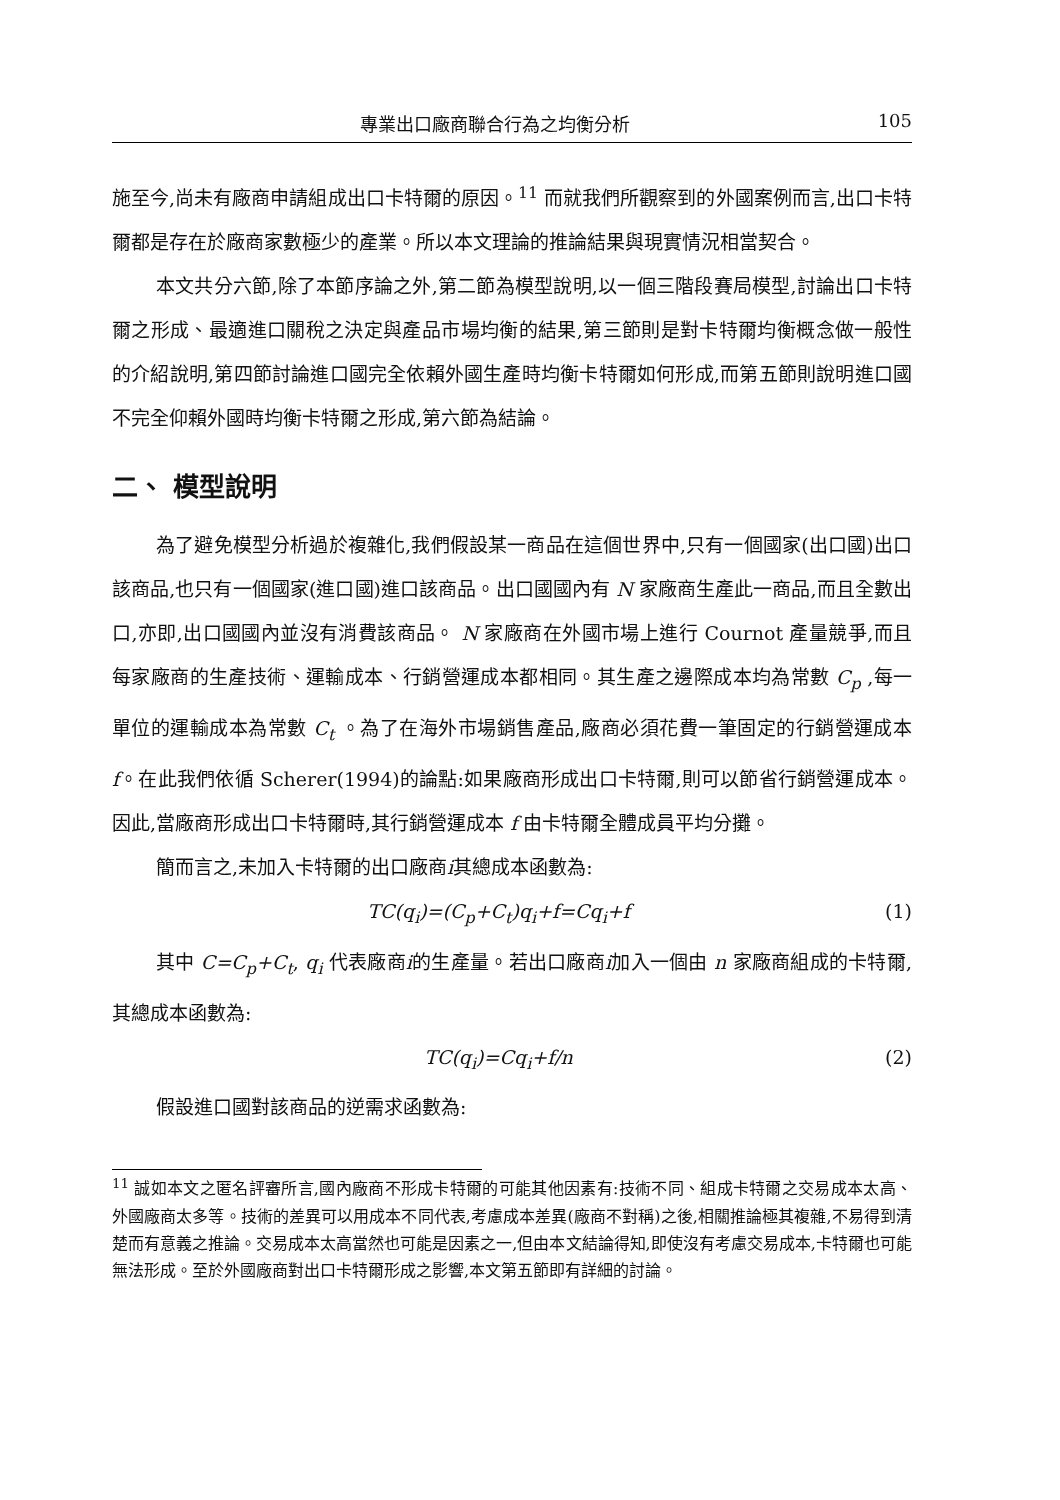專業出口廠商聯合行為之均衡分析 105
施至今,尚未有廠商申請組成出口卡特爾的原因。<sup>11</sup> 而就我們所觀察到的外國案例而言,出口卡特爾都是存在於廠商家數極少的產業。所以本文理論的推論結果與現實情況相當契合。
本文共分六節,除了本節序論之外,第二節為模型說明,以一個三階段賽局模型,討論出口卡特爾之形成、最適進口關稅之決定與產品市場均衡的結果,第三節則是對卡特爾均衡概念做一般性的介紹說明,第四節討論進口國完全依賴外國生產時均衡卡特爾如何形成,而第五節則說明進口國不完全仰賴外國時均衡卡特爾之形成,第六節為結論。
二、 模型說明
為了避免模型分析過於複雜化,我們假設某一商品在這個世界中,只有一個國家(出口國)出口該商品,也只有一個國家(進口國)進口該商品。出口國國內有 N 家廠商生產此一商品,而且全數出口,亦即,出口國國內並沒有消費該商品。 N 家廠商在外國市場上進行 Cournot 產量競爭,而且每家廠商的生產技術、運輸成本、行銷營運成本都相同。其生產之邊際成本均為常數 C<sub>p</sub> ,每一單位的運輸成本為常數 C<sub>t</sub> 。為了在海外市場銷售產品,廠商必須花費一筆固定的行銷營運成本 f。在此我們依循 Scherer(1994)的論點:如果廠商形成出口卡特爾,則可以節省行銷營運成本。因此,當廠商形成出口卡特爾時,其行銷營運成本 f 由卡特爾全體成員平均分攤。
簡而言之,未加入卡特爾的出口廠商i其總成本函數為:
TC(q<sub>i</sub>)=(C<sub>p</sub>+C<sub>t</sub>)q<sub>i</sub>+f=Cq<sub>i</sub>+f (1)
其中 C=C<sub>p</sub>+C<sub>t</sub>, q<sub>i</sub> 代表廠商i的生產量。若出口廠商i加入一個由 n 家廠商組成的卡特爾,其總成本函數為:
TC(q<sub>i</sub>)=Cq<sub>i</sub>+f/n (2)
假設進口國對該商品的逆需求函數為:
<sup>11</sup> 誠如本文之匿名評審所言,國內廠商不形成卡特爾的可能其他因素有:技術不同、組成卡特爾之交易成本太高、外國廠商太多等。技術的差異可以用成本不同代表,考慮成本差異(廠商不對稱)之後,相關推論極其複雜,不易得到清楚而有意義之推論。交易成本太高當然也可能是因素之一,但由本文結論得知,即使沒有考慮交易成本,卡特爾也可能無法形成。至於外國廠商對出口卡特爾形成之影響,本文第五節即有詳細的討論。